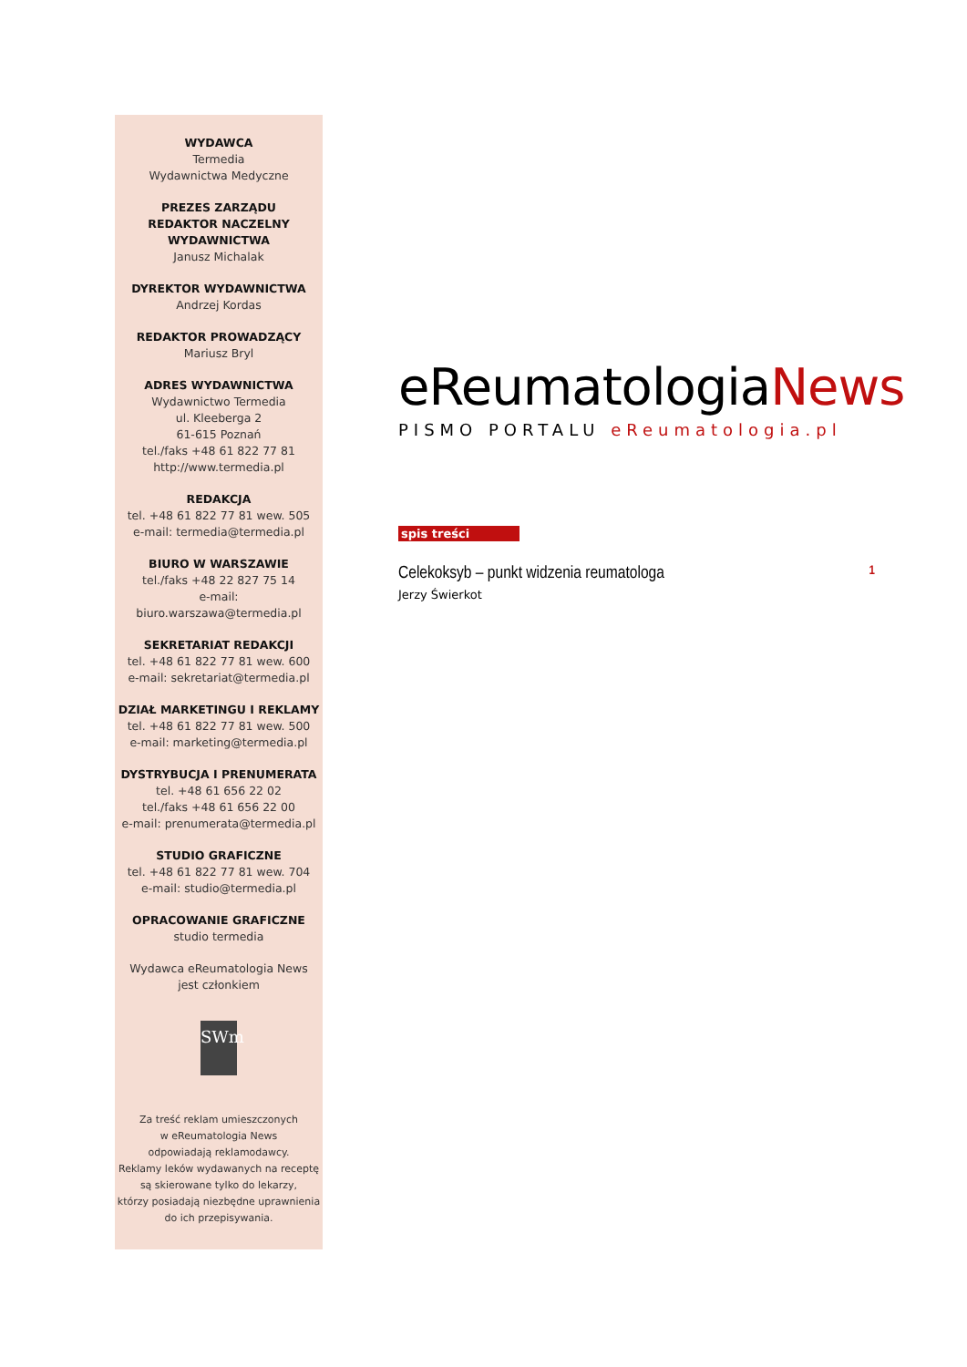WYDAWCA
Termedia
Wydawnictwa Medyczne
PREZES ZARZĄDU
REDAKTOR NACZELNY
WYDAWNICTWA
Janusz Michalak
DYREKTOR WYDAWNICTWA
Andrzej Kordas
REDAKTOR PROWADZĄCY
Mariusz Bryl
ADRES WYDAWNICTWA
Wydawnictwo Termedia
ul. Kleeberga 2
61-615 Poznań
tel./faks +48 61 822 77 81
http://www.termedia.pl
REDAKCJA
tel. +48 61 822 77 81 wew. 505
e-mail: termedia@termedia.pl
BIURO W WARSZAWIE
tel./faks +48 22 827 75 14
e-mail:
biuro.warszawa@termedia.pl
SEKRETARIAT REDAKCJI
tel. +48 61 822 77 81 wew. 600
e-mail: sekretariat@termedia.pl
DZIAŁ MARKETINGU I REKLAMY
tel. +48 61 822 77 81 wew. 500
e-mail: marketing@termedia.pl
DYSTRYBUCJA I PRENUMERATA
tel. +48 61 656 22 02
tel./faks +48 61 656 22 00
e-mail: prenumerata@termedia.pl
STUDIO GRAFICZNE
tel. +48 61 822 77 81 wew. 704
e-mail: studio@termedia.pl
OPRACOWANIE GRAFICZNE
studio termedia
Wydawca eReumatologia News
jest członkiem
SWm
Za treść reklam umieszczonych
w eReumatologia News
odpowiadają reklamodawcy.
Reklamy leków wydawanych na receptę
są skierowane tylko do lekarzy,
którzy posiadają niezbędne uprawnienia
do ich przepisywania.
eReumatologiaNews
PISMO PORTALU eReumatologia.pl
spis treści
Celekoksyb – punkt widzenia reumatologa 1
Jerzy Świerkot